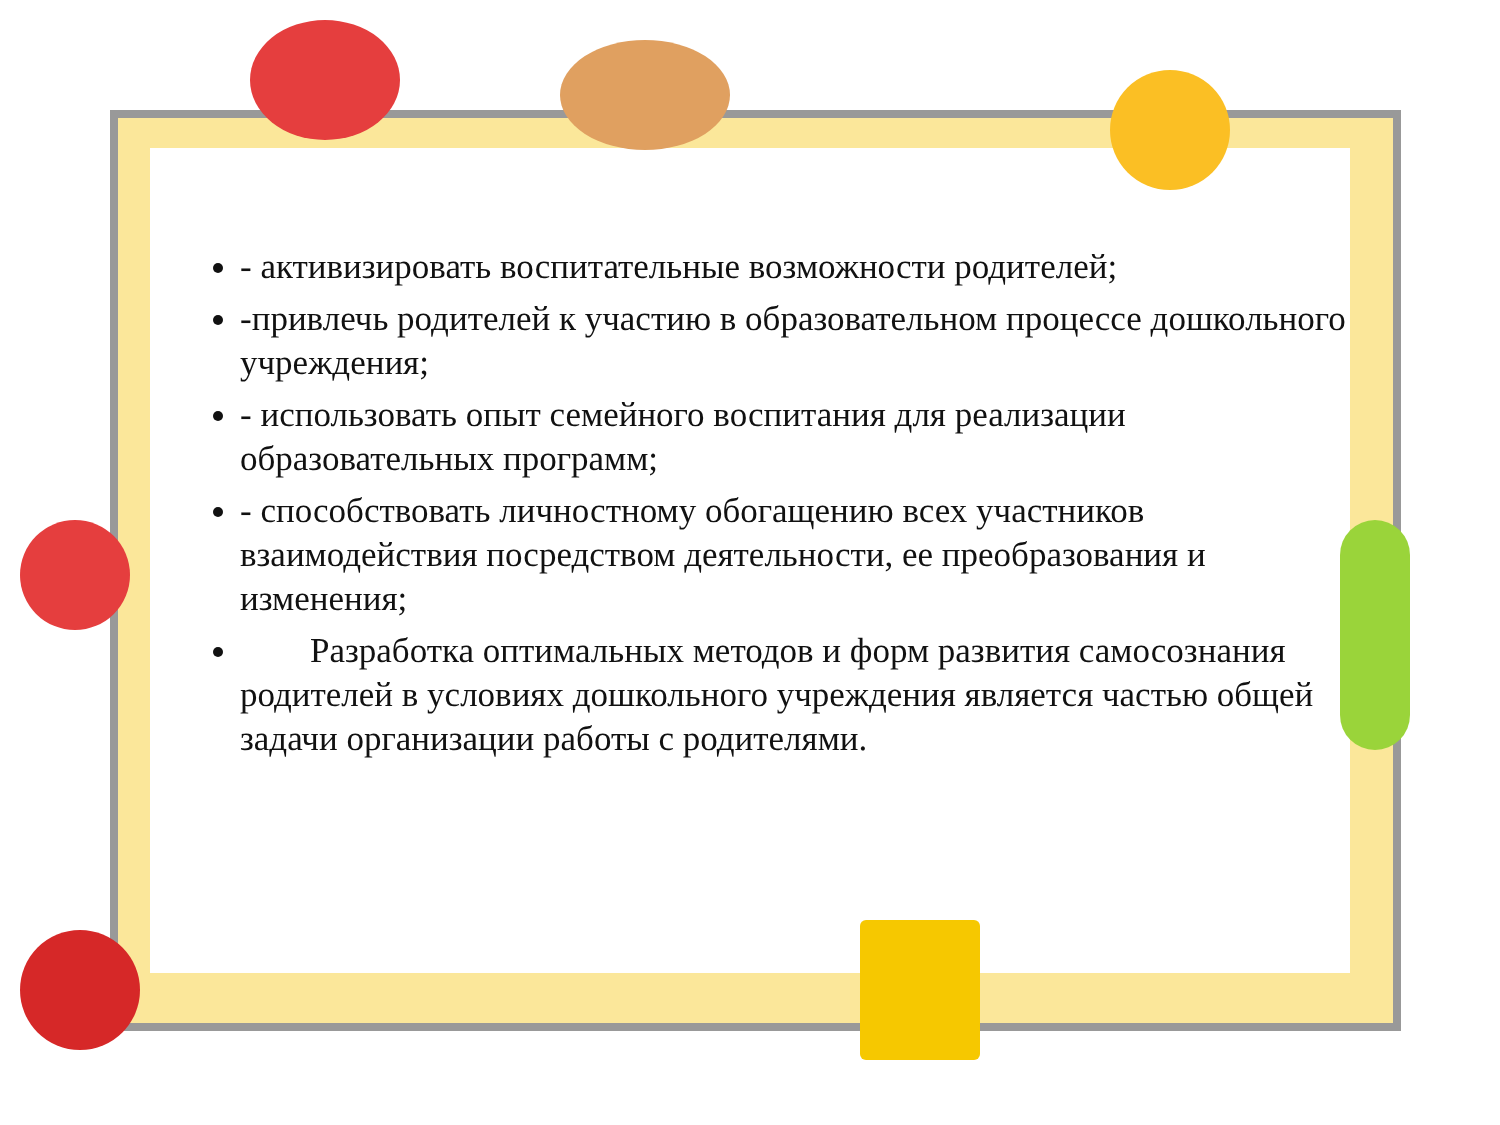- активизировать воспитательные возможности родителей;
-привлечь родителей к участию в образовательном процессе дошкольного учреждения;
- использовать опыт семейного воспитания для реализации образовательных программ;
- способствовать личностному обогащению всех участников взаимодействия посредством деятельности, ее преобразования и изменения;
Разработка оптимальных методов и форм развития самосознания родителей в условиях дошкольного учреждения является частью общей задачи организации работы с родителями.